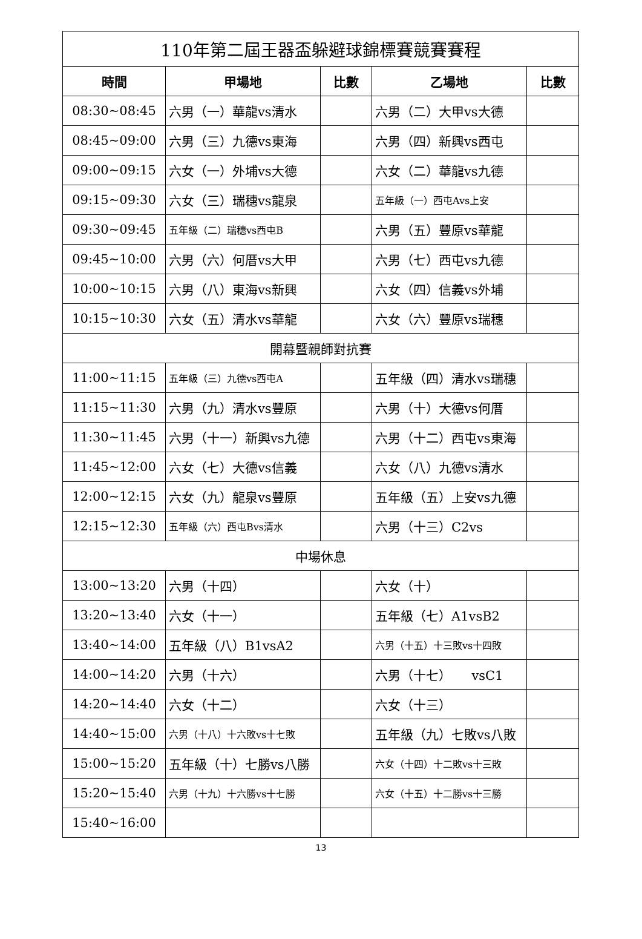| 110年第二屆王器盃躲避球錦標賽競賽賽程 | | | | |
| --- | --- | --- | --- | --- |
| 時間 | 甲場地 | 比數 | 乙場地 | 比數 |
| 08:30~08:45 | 六男（一）華龍vs清水 | | 六男（二）大甲vs大德 | |
| 08:45~09:00 | 六男（三）九德vs東海 | | 六男（四）新興vs西屯 | |
| 09:00~09:15 | 六女（一）外埔vs大德 | | 六女（二）華龍vs九德 | |
| 09:15~09:30 | 六女（三）瑞穗vs龍泉 | | 五年級（一）西屯Avs上安 | |
| 09:30~09:45 | 五年級（二）瑞穗vs西屯B | | 六男（五）豐原vs華龍 | |
| 09:45~10:00 | 六男（六）何厝vs大甲 | | 六男（七）西屯vs九德 | |
| 10:00~10:15 | 六男（八）東海vs新興 | | 六女（四）信義vs外埔 | |
| 10:15~10:30 | 六女（五）清水vs華龍 | | 六女（六）豐原vs瑞穗 | |
| 開幕暨親師對抗賽 | | | | |
| 11:00~11:15 | 五年級（三）九德vs西屯A | | 五年級（四）清水vs瑞穗 | |
| 11:15~11:30 | 六男（九）清水vs豐原 | | 六男（十）大德vs何厝 | |
| 11:30~11:45 | 六男（十一）新興vs九德 | | 六男（十二）西屯vs東海 | |
| 11:45~12:00 | 六女（七）大德vs信義 | | 六女（八）九德vs清水 | |
| 12:00~12:15 | 六女（九）龍泉vs豐原 | | 五年級（五）上安vs九德 | |
| 12:15~12:30 | 五年級（六）西屯Bvs清水 | | 六男（十三）C2vs | |
| 中場休息 | | | | |
| 13:00~13:20 | 六男（十四） | | 六女（十） | |
| 13:20~13:40 | 六女（十一） | | 五年級（七）A1vsB2 | |
| 13:40~14:00 | 五年級（八）B1vsA2 | | 六男（十五）十三敗vs十四敗 | |
| 14:00~14:20 | 六男（十六） | | 六男（十七） vsC1 | |
| 14:20~14:40 | 六女（十二） | | 六女（十三） | |
| 14:40~15:00 | 六男（十八）十六敗vs十七敗 | | 五年級（九）七敗vs八敗 | |
| 15:00~15:20 | 五年級（十）七勝vs八勝 | | 六女（十四）十二敗vs十三敗 | |
| 15:20~15:40 | 六男（十九）十六勝vs十七勝 | | 六女（十五）十二勝vs十三勝 | |
| 15:40~16:00 | | | | |
13